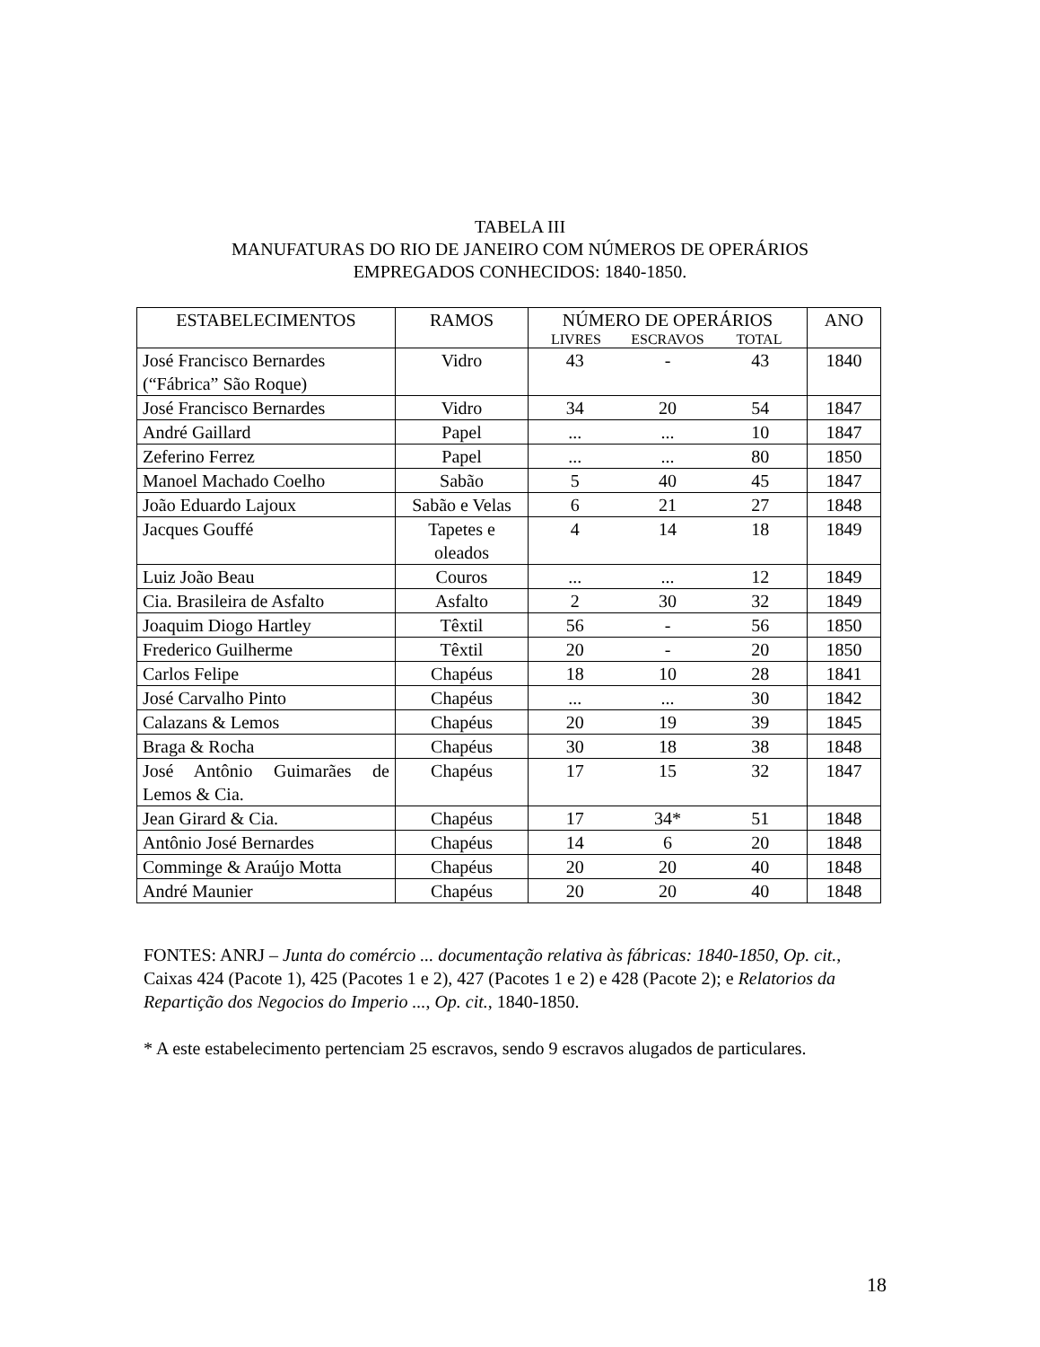TABELA III
MANUFATURAS DO RIO DE JANEIRO COM NÚMEROS DE OPERÁRIOS
EMPREGADOS CONHECIDOS: 1840-1850.
| ESTABELECIMENTOS | RAMOS | NÚMERO DE OPERÁRIOS LIVRES ESCRAVOS TOTAL | ANO |
| --- | --- | --- | --- |
| José Francisco Bernardes (“Fábrica” São Roque) | Vidro | 43 - 43 | 1840 |
| José Francisco Bernardes | Vidro | 34 20 54 | 1847 |
| André Gaillard | Papel | ... ... 10 | 1847 |
| Zeferino Ferrez | Papel | ... ... 80 | 1850 |
| Manoel Machado Coelho | Sabão | 5 40 45 | 1847 |
| João Eduardo Lajoux | Sabão e Velas | 6 21 27 | 1848 |
| Jacques Gouffé | Tapetes e oleados | 4 14 18 | 1849 |
| Luiz João Beau | Couros | ... ... 12 | 1849 |
| Cia. Brasileira de Asfalto | Asfalto | 2 30 32 | 1849 |
| Joaquim Diogo Hartley | Têxtil | 56 - 56 | 1850 |
| Frederico Guilherme | Têxtil | 20 - 20 | 1850 |
| Carlos Felipe | Chapéus | 18 10 28 | 1841 |
| José Carvalho Pinto | Chapéus | ... ... 30 | 1842 |
| Calazans & Lemos | Chapéus | 20 19 39 | 1845 |
| Braga & Rocha | Chapéus | 30 18 38 | 1848 |
| José Antônio Guimarães de Lemos & Cia. | Chapéus | 17 15 32 | 1847 |
| Jean Girard & Cia. | Chapéus | 17 34* 51 | 1848 |
| Antônio José Bernardes | Chapéus | 14 6 20 | 1848 |
| Comminge & Araújo Motta | Chapéus | 20 20 40 | 1848 |
| André Maunier | Chapéus | 20 20 40 | 1848 |
FONTES: ANRJ – Junta do comércio ... documentação relativa às fábricas: 1840-1850, Op. cit., Caixas 424 (Pacote 1), 425 (Pacotes 1 e 2), 427 (Pacotes 1 e 2) e 428 (Pacote 2); e Relatorios da Repartição dos Negocios do Imperio ..., Op. cit., 1840-1850.
* A este estabelecimento pertenciam 25 escravos, sendo 9 escravos alugados de particulares.
18